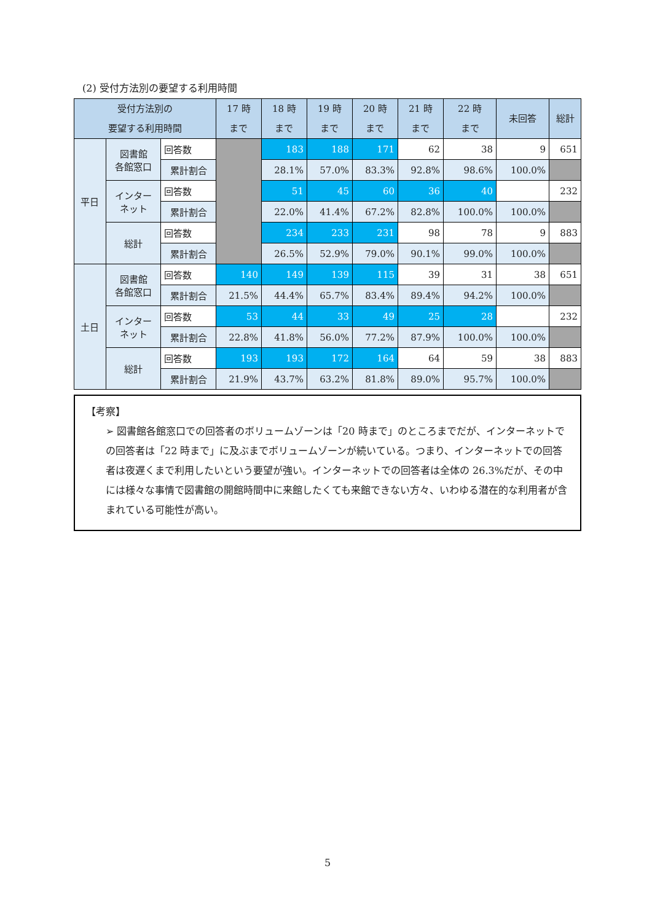(2) 受付方法別の要望する利用時間
| 受付方法別の 要望する利用時間 | | | 17 時 まで | 18 時 まで | 19 時 まで | 20 時 まで | 21 時 まで | 22 時 まで | 未回答 | 総計 |
| --- | --- | --- | --- | --- | --- | --- | --- | --- | --- | --- |
| 平日 | 図書館 各館窓口 | 回答数 | | 183 | 188 | 171 | 62 | 38 | 9 | 651 |
| | | 累計割合 | | 28.1% | 57.0% | 83.3% | 92.8% | 98.6% | 100.0% | |
| | インター ネット | 回答数 | | 51 | 45 | 60 | 36 | 40 | | 232 |
| | | 累計割合 | | 22.0% | 41.4% | 67.2% | 82.8% | 100.0% | 100.0% | |
| | 総計 | 回答数 | | 234 | 233 | 231 | 98 | 78 | 9 | 883 |
| | | 累計割合 | | 26.5% | 52.9% | 79.0% | 90.1% | 99.0% | 100.0% | |
| 土日 | 図書館 各館窓口 | 回答数 | 140 | 149 | 139 | 115 | 39 | 31 | 38 | 651 |
| | | 累計割合 | 21.5% | 44.4% | 65.7% | 83.4% | 89.4% | 94.2% | 100.0% | |
| | インター ネット | 回答数 | 53 | 44 | 33 | 49 | 25 | 28 | | 232 |
| | | 累計割合 | 22.8% | 41.8% | 56.0% | 77.2% | 87.9% | 100.0% | 100.0% | |
| | 総計 | 回答数 | 193 | 193 | 172 | 164 | 64 | 59 | 38 | 883 |
| | | 累計割合 | 21.9% | 43.7% | 63.2% | 81.8% | 89.0% | 95.7% | 100.0% | |
【考察】
➢ 図書館各館窓口での回答者のボリュームゾーンは「20 時まで」のところまでだが、インターネットでの回答者は「22 時まで」に及ぶまでボリュームゾーンが続いている。つまり、インターネットでの回答者は夜遅くまで利用したいという要望が強い。インターネットでの回答者は全体の 26.3%だが、その中には様々な事情で図書館の開館時間中に来館したくても来館できない方々、いわゆる潜在的な利用者が含まれている可能性が高い。
5